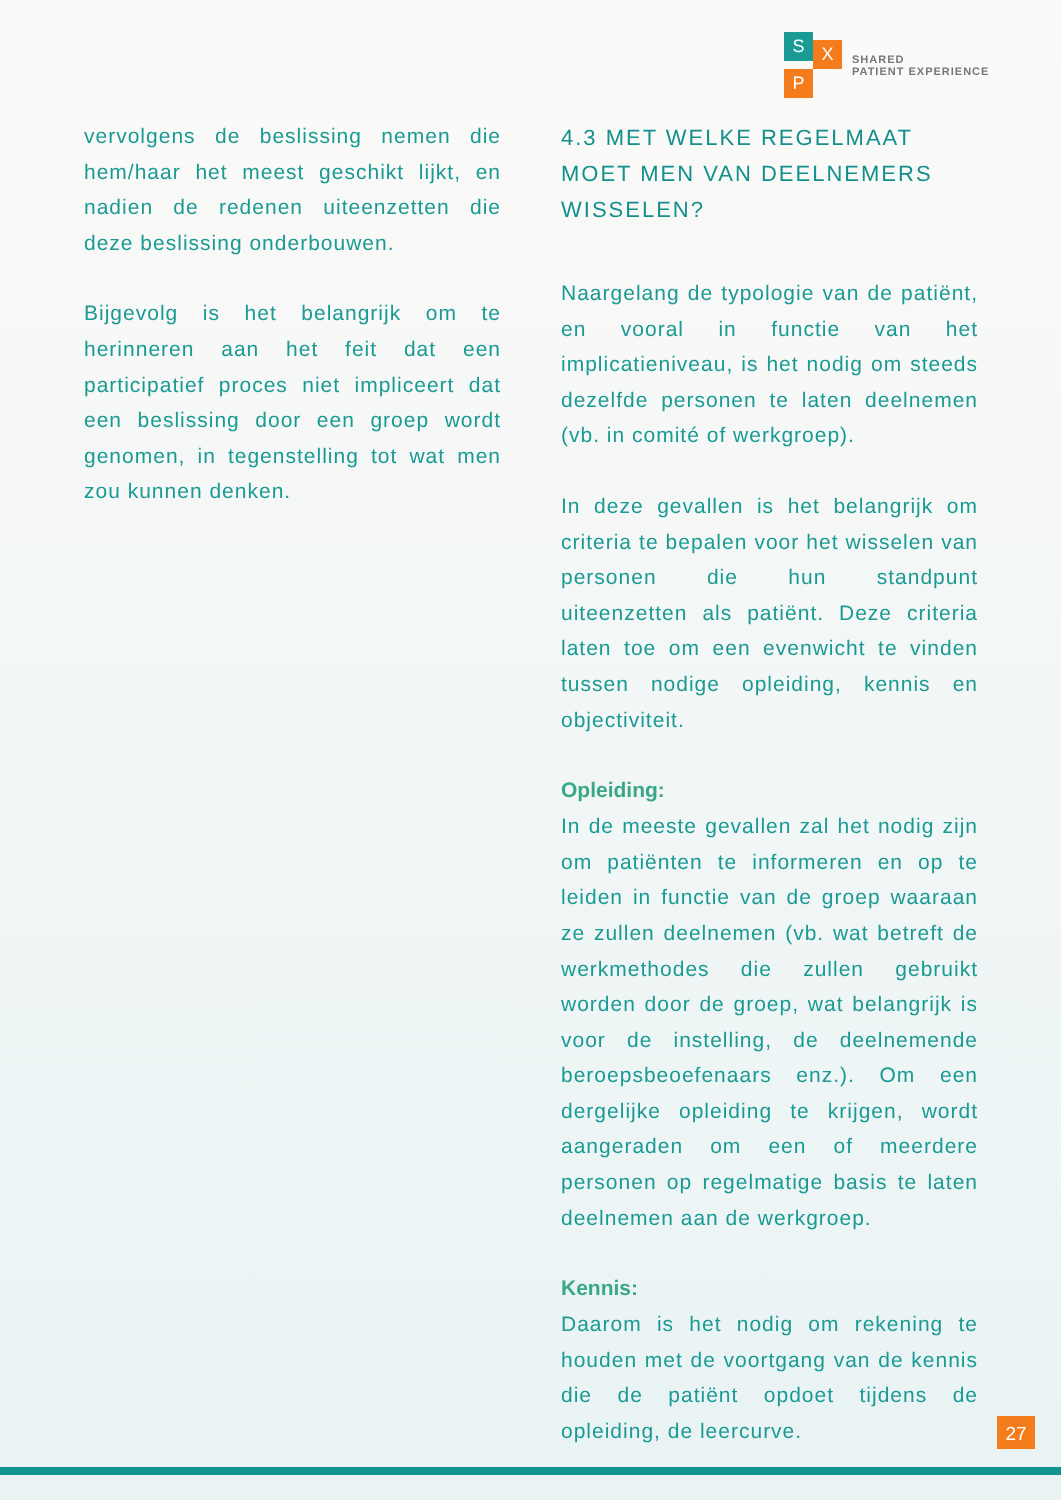S
X
P
SHARED
PATIENT EXPERIENCE
vervolgens de beslissing nemen die hem/haar het meest geschikt lijkt, en nadien de redenen uiteenzetten die deze beslissing onderbouwen.
Bijgevolg is het belangrijk om te herinneren aan het feit dat een participatief proces niet impliceert dat een beslissing door een groep wordt genomen, in tegenstelling tot wat men zou kunnen denken.
4.3 MET WELKE REGELMAAT MOET MEN VAN DEELNEMERS WISSELEN?
Naargelang de typologie van de patiënt, en vooral in functie van het implicatieniveau, is het nodig om steeds dezelfde personen te laten deelnemen (vb. in comité of werkgroep).
In deze gevallen is het belangrijk om criteria te bepalen voor het wisselen van personen die hun standpunt uiteenzetten als patiënt. Deze criteria laten toe om een evenwicht te vinden tussen nodige opleiding, kennis en objectiviteit.
Opleiding:
In de meeste gevallen zal het nodig zijn om patiënten te informeren en op te leiden in functie van de groep waaraan ze zullen deelnemen (vb. wat betreft de werkmethodes die zullen gebruikt worden door de groep, wat belangrijk is voor de instelling, de deelnemende beroepsbeoefenaars enz.). Om een dergelijke opleiding te krijgen, wordt aangeraden om een of meerdere personen op regelmatige basis te laten deelnemen aan de werkgroep.
Kennis:
Daarom is het nodig om rekening te houden met de voortgang van de kennis die de patiënt opdoet tijdens de opleiding, de leercurve.
27